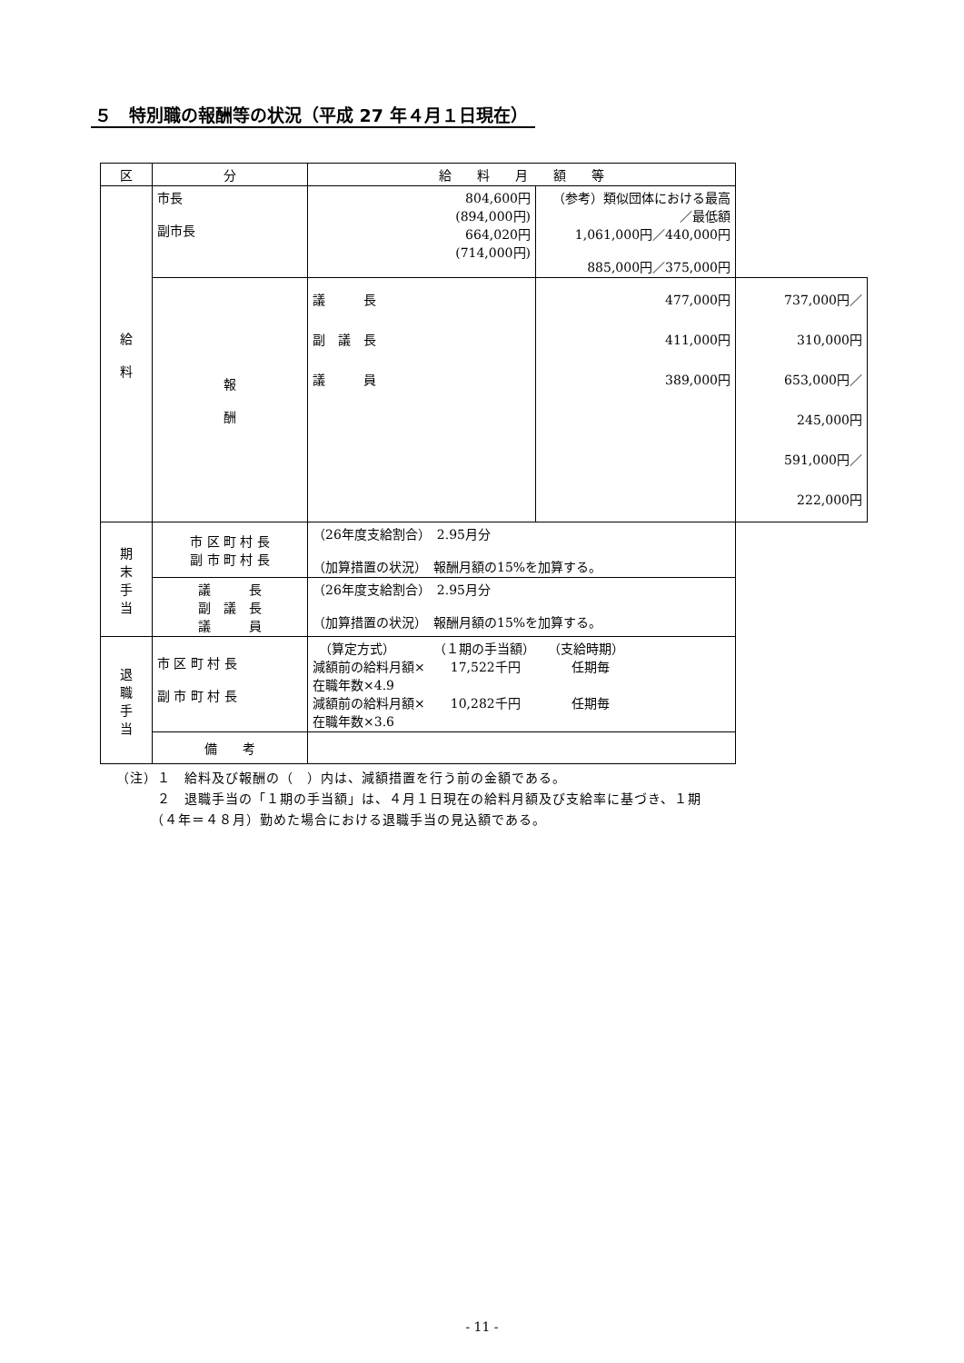５　特別職の報酬等の状況（平成 27 年４月１日現在）
| 区 | 分 | 給 料 月 額 等 | | |
| --- | --- | --- | --- | --- |
| 給 料 | 市長 副市長 | 804,600円 (894,000円) 664,020円 (714,000円) | （参考）類似団体における最高／最低額 1,061,000円／440,000円 885,000円／375,000円 | |
| | 報 酬 | 議 長 副 議 長 議 員 | 477,000円 411,000円 389,000円 | 737,000円／310,000円 653,000円／245,000円 591,000円／222,000円 |
| 期 末 手 当 | 市 区 町 村 長 副 市 町 村 長 | （26年度支給割合） 2.95月分 （加算措置の状況） 報酬月額の15%を加算する。 | | |
| | 議 長 副 議 長 議 員 | （26年度支給割合） 2.95月分 （加算措置の状況） 報酬月額の15%を加算する。 | | |
| 退 職 手 当 | 市 区 町 村 長 副 市 町 村 長 | （算定方式） （１期の手当額） （支給時期） 減額前の給料月額× 17,522千円 任期毎 在職年数×4.9 減額前の給料月額× 10,282千円 任期毎 在職年数×3.6 | | |
| | 備 考 | | | |
（注）１　給料及び報酬の（　）内は、減額措置を行う前の金額である。
　　　２　退職手当の「１期の手当額」は、４月１日現在の給料月額及び支給率に基づき、１期
　　　（４年＝４８月）勤めた場合における退職手当の見込額である。
- 11 -